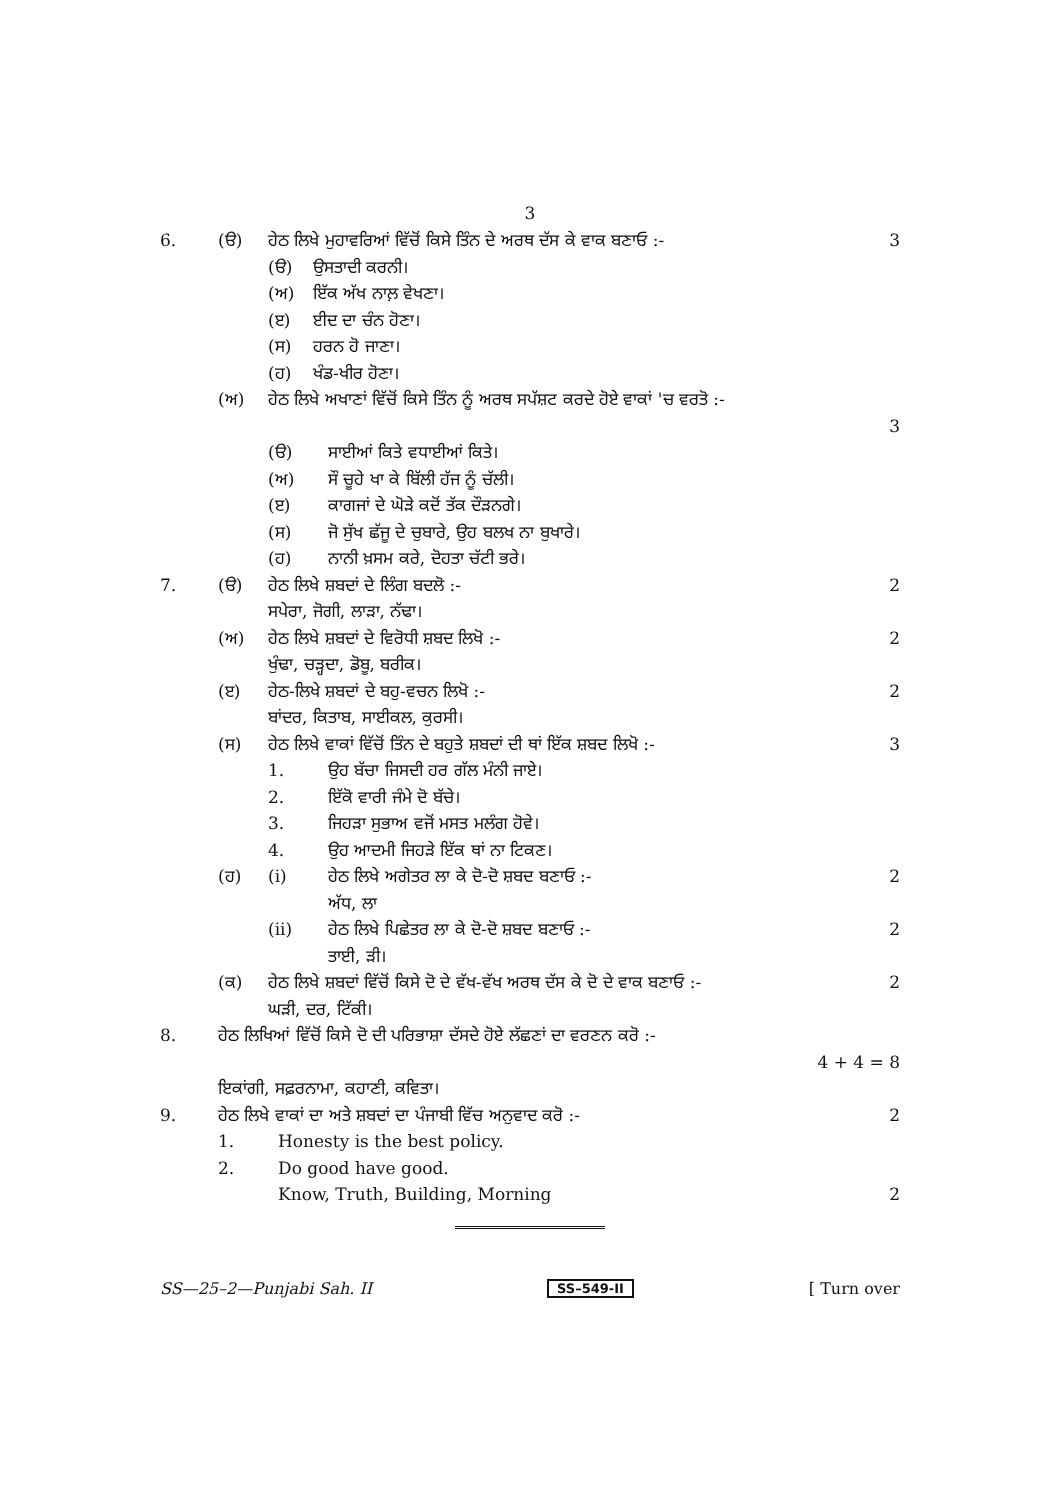3
6. (ੳ) ਹੇਠ ਲਿਖੇ ਮੁਹਾਵਰਿਆਂ ਵਿੱਚੋਂ ਕਿਸੇ ਤਿੰਨ ਦੇ ਅਰਥ ਦੱਸ ਕੇ ਵਾਕ ਬਣਾਓ :- 3
(ੳ) ਉਸਤਾਦੀ ਕਰਨੀ।
(ਅ) ਇੱਕ ਅੱਖ ਨਾਲ਼ ਵੇਖਣਾ।
(ੲ) ਈਦ ਦਾ ਚੰਨ ਹੋਣਾ।
(ਸ) ਹਰਨ ਹੋ ਜਾਣਾ।
(ਹ) ਖੰਡ-ਖੀਰ ਹੋਣਾ।
(ਅ) ਹੇਠ ਲਿਖੇ ਅਖਾਣਾਂ ਵਿੱਚੋਂ ਕਿਸੇ ਤਿੰਨ ਨੂੰ ਅਰਥ ਸਪੱਸ਼ਟ ਕਰਦੇ ਹੋਏ ਵਾਕਾਂ 'ਚ ਵਰਤੋ :-
3
(ੳ) ਸਾਈਆਂ ਕਿਤੇ ਵਧਾਈਆਂ ਕਿਤੇ।
(ਅ) ਸੌ ਚੂਹੇ ਖਾ ਕੇ ਬਿੱਲੀ ਹੱਜ ਨੂੰ ਚੱਲੀ।
(ੲ) ਕਾਗਜਾਂ ਦੇ ਘੋੜੇ ਕਦੋਂ ਤੱਕ ਦੌੜਨਗੇ।
(ਸ) ਜੋ ਸੁੱਖ ਛੱਜੂ ਦੇ ਚੁਬਾਰੇ, ਉਹ ਬਲਖ ਨਾ ਬੁਖਾਰੇ।
(ਹ) ਨਾਨੀ ਖ਼ਸਮ ਕਰੇ, ਦੋਹਤਾ ਚੱਟੀ ਭਰੇ।
7. (ੳ) ਹੇਠ ਲਿਖੇ ਸ਼ਬਦਾਂ ਦੇ ਲਿੰਗ ਬਦਲੋ :-
ਸਪੇਰਾ, ਜੋਗੀ, ਲਾੜਾ, ਨੱਢਾ। 2
(ਅ) ਹੇਠ ਲਿਖੇ ਸ਼ਬਦਾਂ ਦੇ ਵਿਰੋਧੀ ਸ਼ਬਦ ਲਿਖੋ :-
ਖੁੰਢਾ, ਚੜ੍ਹਦਾ, ਡੋਬੂ, ਬਰੀਕ। 2
(ੲ) ਹੇਠ-ਲਿਖੇ ਸ਼ਬਦਾਂ ਦੇ ਬਹੁ-ਵਚਨ ਲਿਖੋ :-
ਬਾਂਦਰ, ਕਿਤਾਬ, ਸਾਈਕਲ, ਕੁਰਸੀ। 2
(ਸ) ਹੇਠ ਲਿਖੇ ਵਾਕਾਂ ਵਿੱਚੋਂ ਤਿੰਨ ਦੇ ਬਹੁਤੇ ਸ਼ਬਦਾਂ ਦੀ ਥਾਂ ਇੱਕ ਸ਼ਬਦ ਲਿਖੋ :- 3
1. ਉਹ ਬੱਚਾ ਜਿਸਦੀ ਹਰ ਗੱਲ ਮੰਨੀ ਜਾਏ।
2. ਇੱਕੋ ਵਾਰੀ ਜੰਮੇ ਦੋ ਬੱਚੇ।
3. ਜਿਹੜਾ ਸੁਭਾਅ ਵਜੋਂ ਮਸਤ ਮਲੰਗ ਹੋਵੇ।
4. ਉਹ ਆਦਮੀ ਜਿਹੜੇ ਇੱਕ ਥਾਂ ਨਾ ਟਿਕਣ।
(ਹ) (i) ਹੇਠ ਲਿਖੇ ਅਗੇਤਰ ਲਾ ਕੇ ਦੋ-ਦੋ ਸ਼ਬਦ ਬਣਾਓ :-
ਅੱਧ, ਲਾ 2
(ii) ਹੇਠ ਲਿਖੇ ਪਿਛੇਤਰ ਲਾ ਕੇ ਦੋ-ਦੋ ਸ਼ਬਦ ਬਣਾਓ :-
ਤਾਈ, ੜੀ। 2
(ਕ) ਹੇਠ ਲਿਖੇ ਸ਼ਬਦਾਂ ਵਿੱਚੋਂ ਕਿਸੇ ਦੋ ਦੇ ਵੱਖ-ਵੱਖ ਅਰਥ ਦੱਸ ਕੇ ਦੋ ਦੇ ਵਾਕ ਬਣਾਓ :-
ਘੜੀ, ਦਰ, ਟਿੱਕੀ। 2
8. ਹੇਠ ਲਿਖਿਆਂ ਵਿੱਚੋਂ ਕਿਸੇ ਦੋ ਦੀ ਪਰਿਭਾਸ਼ਾ ਦੱਸਦੇ ਹੋਏ ਲੱਛਣਾਂ ਦਾ ਵਰਣਨ ਕਰੋ :-
4 + 4 = 8
ਇਕਾਂਗੀ, ਸਫ਼ਰਨਾਮਾ, ਕਹਾਣੀ, ਕਵਿਤਾ।
9. ਹੇਠ ਲਿਖੇ ਵਾਕਾਂ ਦਾ ਅਤੇ ਸ਼ਬਦਾਂ ਦਾ ਪੰਜਾਬੀ ਵਿੱਚ ਅਨੁਵਾਦ ਕਰੋ :- 2
1. Honesty is the best policy.
2. Do good have good.
Know, Truth, Building, Morning 2
SS—25–2—Punjabi Sah. II SS–549-II [ Turn over